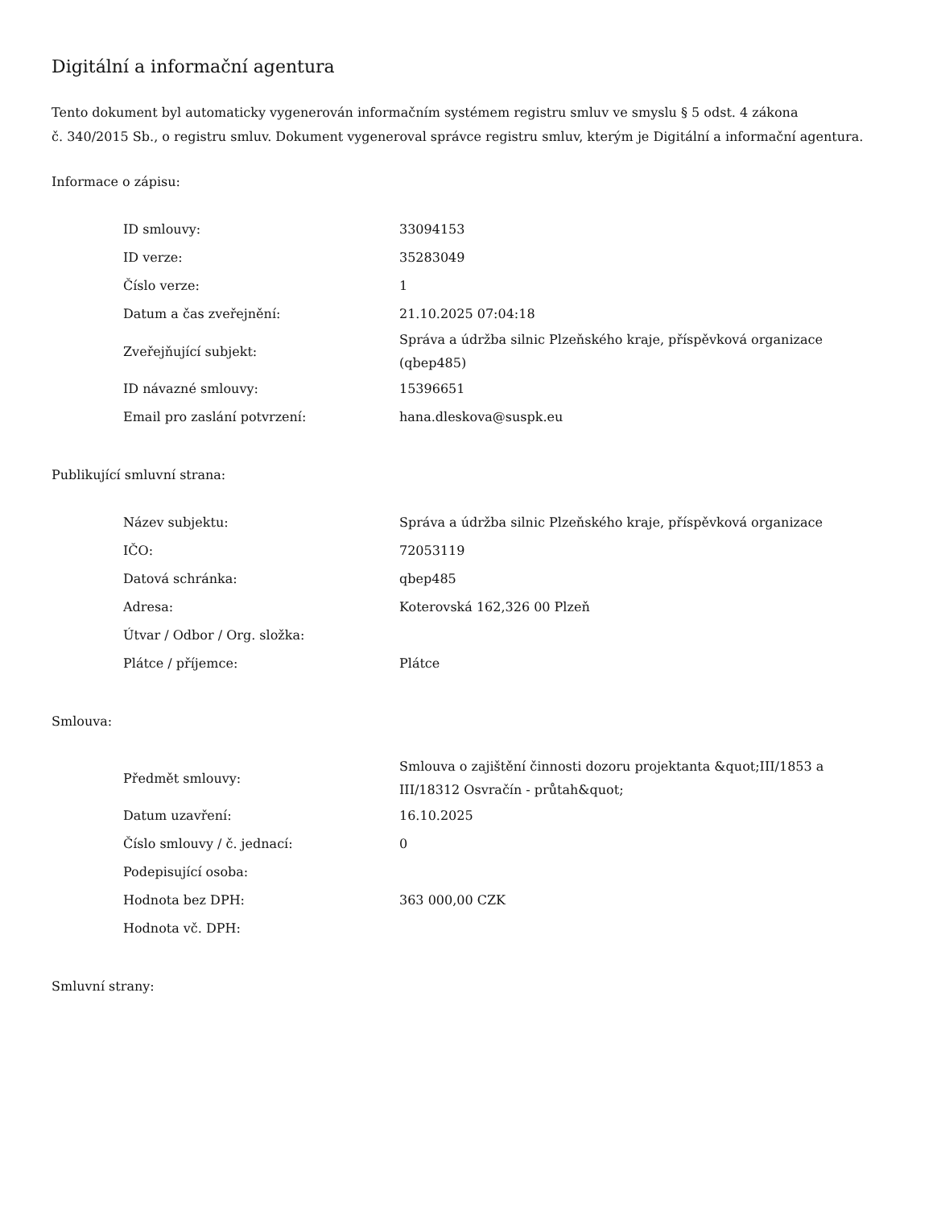Digitální a informační agentura
Tento dokument byl automaticky vygenerován informačním systémem registru smluv ve smyslu § 5 odst. 4 zákona
č. 340/2015 Sb., o registru smluv. Dokument vygeneroval správce registru smluv, kterým je Digitální a informační agentura.
Informace o zápisu:
| ID smlouvy: | 33094153 |
| ID verze: | 35283049 |
| Číslo verze: | 1 |
| Datum a čas zveřejnění: | 21.10.2025 07:04:18 |
| Zveřejňující subjekt: | Správa a údržba silnic Plzeňského kraje, příspěvková organizace (qbep485) |
| ID návazné smlouvy: | 15396651 |
| Email pro zaslání potvrzení: | hana.dleskova@suspk.eu |
Publikující smluvní strana:
| Název subjektu: | Správa a údržba silnic Plzeňského kraje, příspěvková organizace |
| IČO: | 72053119 |
| Datová schránka: | qbep485 |
| Adresa: | Koterovská 162,326 00 Plzeň |
| Útvar / Odbor / Org. složka: | |
| Plátce / příjemce: | Plátce |
Smlouva:
| Předmět smlouvy: | Smlouva o zajištění činnosti dozoru projektanta &quot;III/1853 a III/18312 Osvračín - průtah&quot; |
| Datum uzavření: | 16.10.2025 |
| Číslo smlouvy / č. jednací: | 0 |
| Podepisující osoba: | |
| Hodnota bez DPH: | 363 000,00 CZK |
| Hodnota vč. DPH: | |
Smluvní strany: